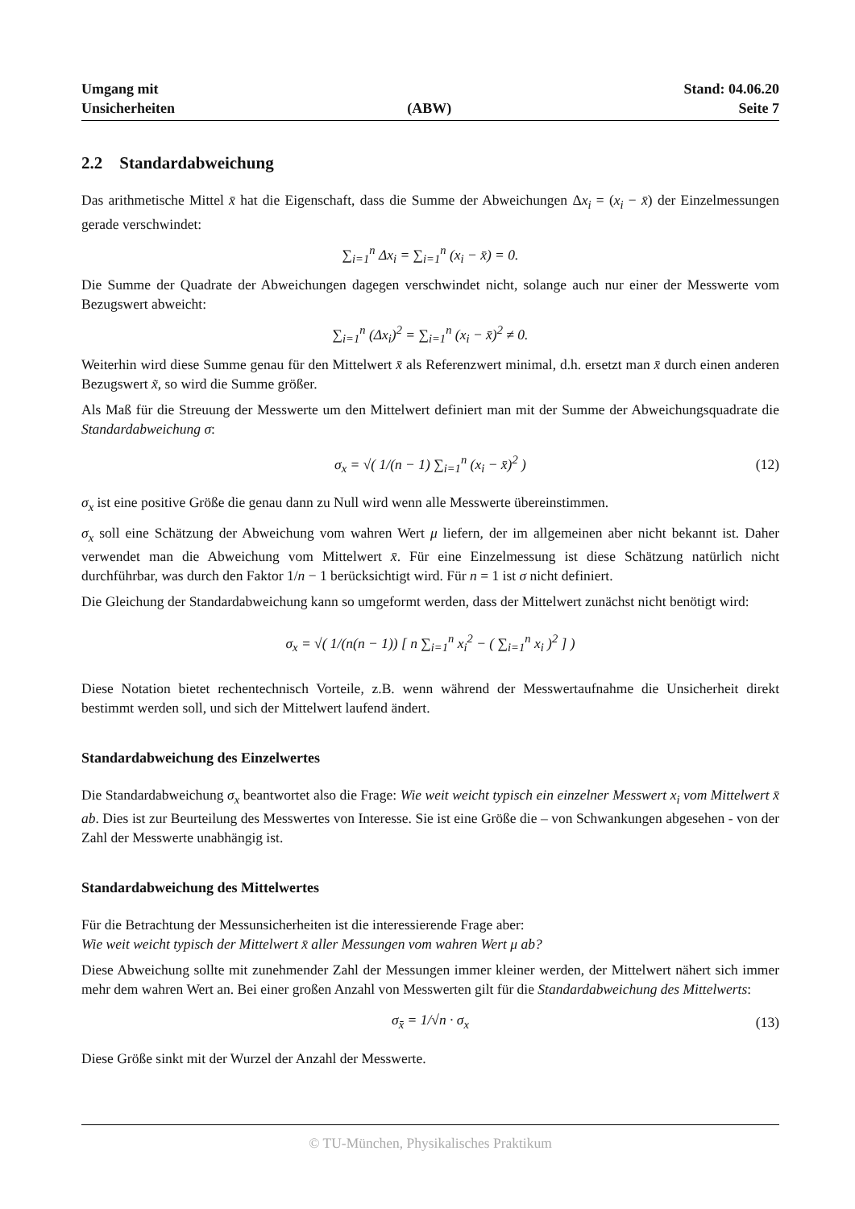Umgang mit
Unsicherheiten
(ABW)
Stand: 04.06.20
Seite 7
2.2 Standardabweichung
Das arithmetische Mittel x̄ hat die Eigenschaft, dass die Summe der Abweichungen Δx<sub>i</sub> = (x<sub>i</sub> − x̄) der Einzelmessungen gerade verschwindet:
∑<sub>i=1</sub><sup>n</sup> Δx<sub>i</sub> = ∑<sub>i=1</sub><sup>n</sup> (x<sub>i</sub> − x̄) = 0.
Die Summe der Quadrate der Abweichungen dagegen verschwindet nicht, solange auch nur einer der Messwerte vom Bezugswert abweicht:
∑<sub>i=1</sub><sup>n</sup> (Δx<sub>i</sub>)<sup>2</sup> = ∑<sub>i=1</sub><sup>n</sup> (x<sub>i</sub> − x̄)<sup>2</sup> ≠ 0.
Weiterhin wird diese Summe genau für den Mittelwert x̄ als Referenzwert minimal, d.h. ersetzt man x̄ durch einen anderen Bezugswert x̃, so wird die Summe größer.
Als Maß für die Streuung der Messwerte um den Mittelwert definiert man mit der Summe der Abweichungsquadrate die Standardabweichung σ:
σ<sub>x</sub> = √( 1/(n − 1) ∑<sub>i=1</sub><sup>n</sup> (x<sub>i</sub> − x̄)<sup>2</sup> ) (12)
σ<sub>x</sub> ist eine positive Größe die genau dann zu Null wird wenn alle Messwerte übereinstimmen.
σ<sub>x</sub> soll eine Schätzung der Abweichung vom wahren Wert μ liefern, der im allgemeinen aber nicht bekannt ist. Daher verwendet man die Abweichung vom Mittelwert x̄. Für eine Einzelmessung ist diese Schätzung natürlich nicht durchführbar, was durch den Faktor 1/n − 1 berücksichtigt wird. Für n = 1 ist σ nicht definiert.
Die Gleichung der Standardabweichung kann so umgeformt werden, dass der Mittelwert zunächst nicht benötigt wird:
σ<sub>x</sub> = √( 1/(n(n − 1)) [ n ∑<sub>i=1</sub><sup>n</sup> x<sub>i</sub><sup>2</sup> − ( ∑<sub>i=1</sub><sup>n</sup> x<sub>i</sub> )<sup>2</sup> ] )
Diese Notation bietet rechentechnisch Vorteile, z.B. wenn während der Messwertaufnahme die Unsicherheit direkt bestimmt werden soll, und sich der Mittelwert laufend ändert.
Standardabweichung des Einzelwertes
Die Standardabweichung σ<sub>x</sub> beantwortet also die Frage: Wie weit weicht typisch ein einzelner Messwert x<sub>i</sub> vom Mittelwert x̄ ab. Dies ist zur Beurteilung des Messwertes von Interesse. Sie ist eine Größe die – von Schwankungen abgesehen - von der Zahl der Messwerte unabhängig ist.
Standardabweichung des Mittelwertes
Für die Betrachtung der Messunsicherheiten ist die interessierende Frage aber:
Wie weit weicht typisch der Mittelwert x̄ aller Messungen vom wahren Wert μ ab?
Diese Abweichung sollte mit zunehmender Zahl der Messungen immer kleiner werden, der Mittelwert nähert sich immer mehr dem wahren Wert an. Bei einer großen Anzahl von Messwerten gilt für die Standardabweichung des Mittelwerts:
σ<sub>x̄</sub> = 1/√n · σ<sub>x</sub> (13)
Diese Größe sinkt mit der Wurzel der Anzahl der Messwerte.
© TU-München, Physikalisches Praktikum